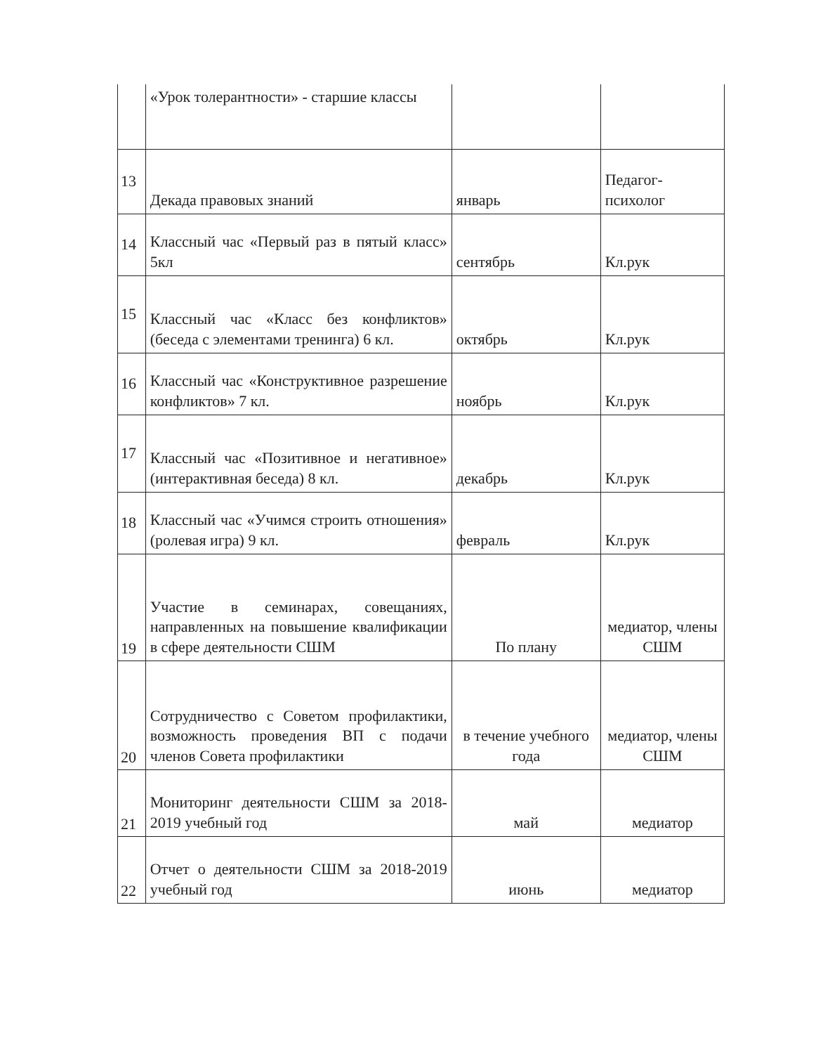| | «Урок толерантности» - старшие классы | | |
| 13 | Декада правовых знаний | январь | Педагог-психолог |
| 14 | Классный час «Первый раз в пятый класс» 5кл | сентябрь | Кл.рук |
| 15 | Классный час «Класс без конфликтов» (беседа с элементами тренинга) 6 кл. | октябрь | Кл.рук |
| 16 | Классный час «Конструктивное разрешение конфликтов» 7 кл. | ноябрь | Кл.рук |
| 17 | Классный час «Позитивное и негативное» (интерактивная беседа) 8 кл. | декабрь | Кл.рук |
| 18 | Классный час «Учимся строить отношения» (ролевая игра) 9 кл. | февраль | Кл.рук |
| 19 | Участие в семинарах, совещаниях, направленных на повышение квалификации в сфере деятельности СШМ | По плану | медиатор, члены СШМ |
| 20 | Сотрудничество с Советом профилактики, возможность проведения ВП с подачи членов Совета профилактики | в течение учебного года | медиатор, члены СШМ |
| 21 | Мониторинг деятельности СШМ за 2018-2019 учебный год | май | медиатор |
| 22 | Отчет о деятельности СШМ за 2018-2019 учебный год | июнь | медиатор |